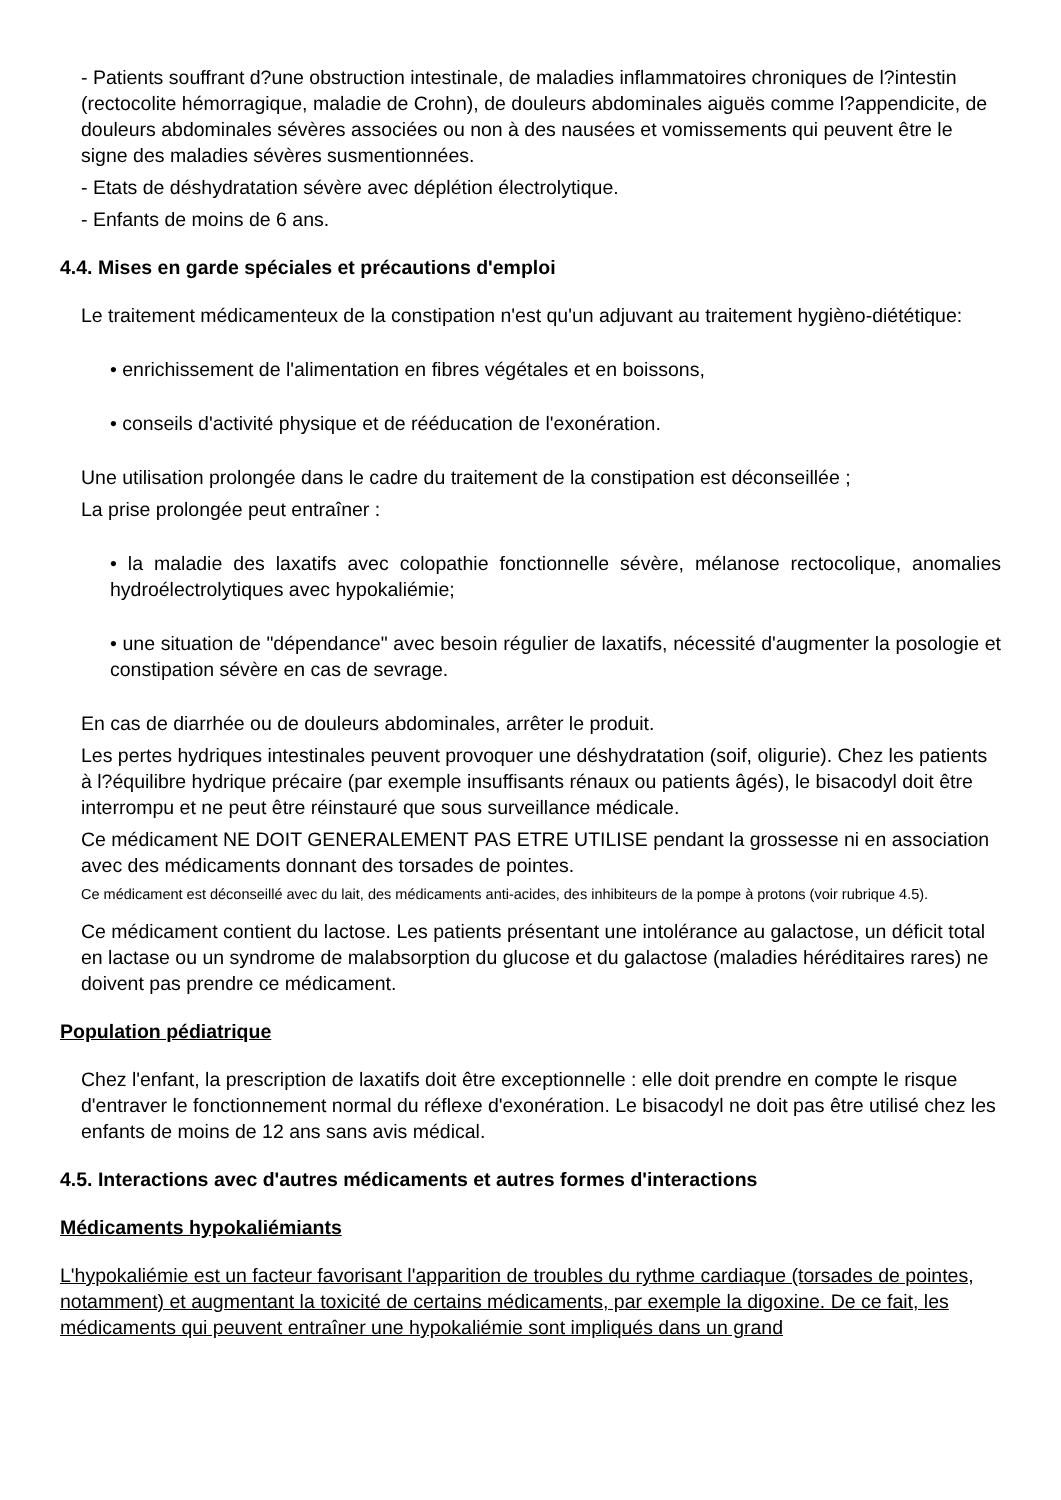- Patients souffrant d?une obstruction intestinale, de maladies inflammatoires chroniques de l?intestin (rectocolite hémorragique, maladie de Crohn), de douleurs abdominales aiguës comme l?appendicite, de douleurs abdominales sévères associées ou non à des nausées et vomissements qui peuvent être le signe des maladies sévères susmentionnées.
- Etats de déshydratation sévère avec déplétion électrolytique.
- Enfants de moins de 6 ans.
4.4. Mises en garde spéciales et précautions d'emploi
Le traitement médicamenteux de la constipation n'est qu'un adjuvant au traitement hygièno-diététique:
• enrichissement de l'alimentation en fibres végétales et en boissons,
• conseils d'activité physique et de rééducation de l'exonération.
Une utilisation prolongée dans le cadre du traitement de la constipation est déconseillée ;
La prise prolongée peut entraîner :
• la maladie des laxatifs avec colopathie fonctionnelle sévère, mélanose rectocolique, anomalies hydroélectrolytiques avec hypokaliémie;
• une situation de "dépendance" avec besoin régulier de laxatifs, nécessité d'augmenter la posologie et constipation sévère en cas de sevrage.
En cas de diarrhée ou de douleurs abdominales, arrêter le produit.
Les pertes hydriques intestinales peuvent provoquer une déshydratation (soif, oligurie). Chez les patients à l?équilibre hydrique précaire (par exemple insuffisants rénaux ou patients âgés), le bisacodyl doit être interrompu et ne peut être réinstauré que sous surveillance médicale.
Ce médicament NE DOIT GENERALEMENT PAS ETRE UTILISE pendant la grossesse ni en association avec des médicaments donnant des torsades de pointes.
Ce médicament est déconseillé avec du lait, des médicaments anti-acides, des inhibiteurs de la pompe à protons (voir rubrique 4.5).
Ce médicament contient du lactose. Les patients présentant une intolérance au galactose, un déficit total en lactase ou un syndrome de malabsorption du glucose et du galactose (maladies héréditaires rares) ne doivent pas prendre ce médicament.
Population pédiatrique
Chez l'enfant, la prescription de laxatifs doit être exceptionnelle : elle doit prendre en compte le risque d'entraver le fonctionnement normal du réflexe d'exonération. Le bisacodyl ne doit pas être utilisé chez les enfants de moins de 12 ans sans avis médical.
4.5. Interactions avec d'autres médicaments et autres formes d'interactions
Médicaments hypokaliémiants
L'hypokaliémie est un facteur favorisant l'apparition de troubles du rythme cardiaque (torsades de pointes, notamment) et augmentant la toxicité de certains médicaments, par exemple la digoxine. De ce fait, les médicaments qui peuvent entraîner une hypokaliémie sont impliqués dans un grand